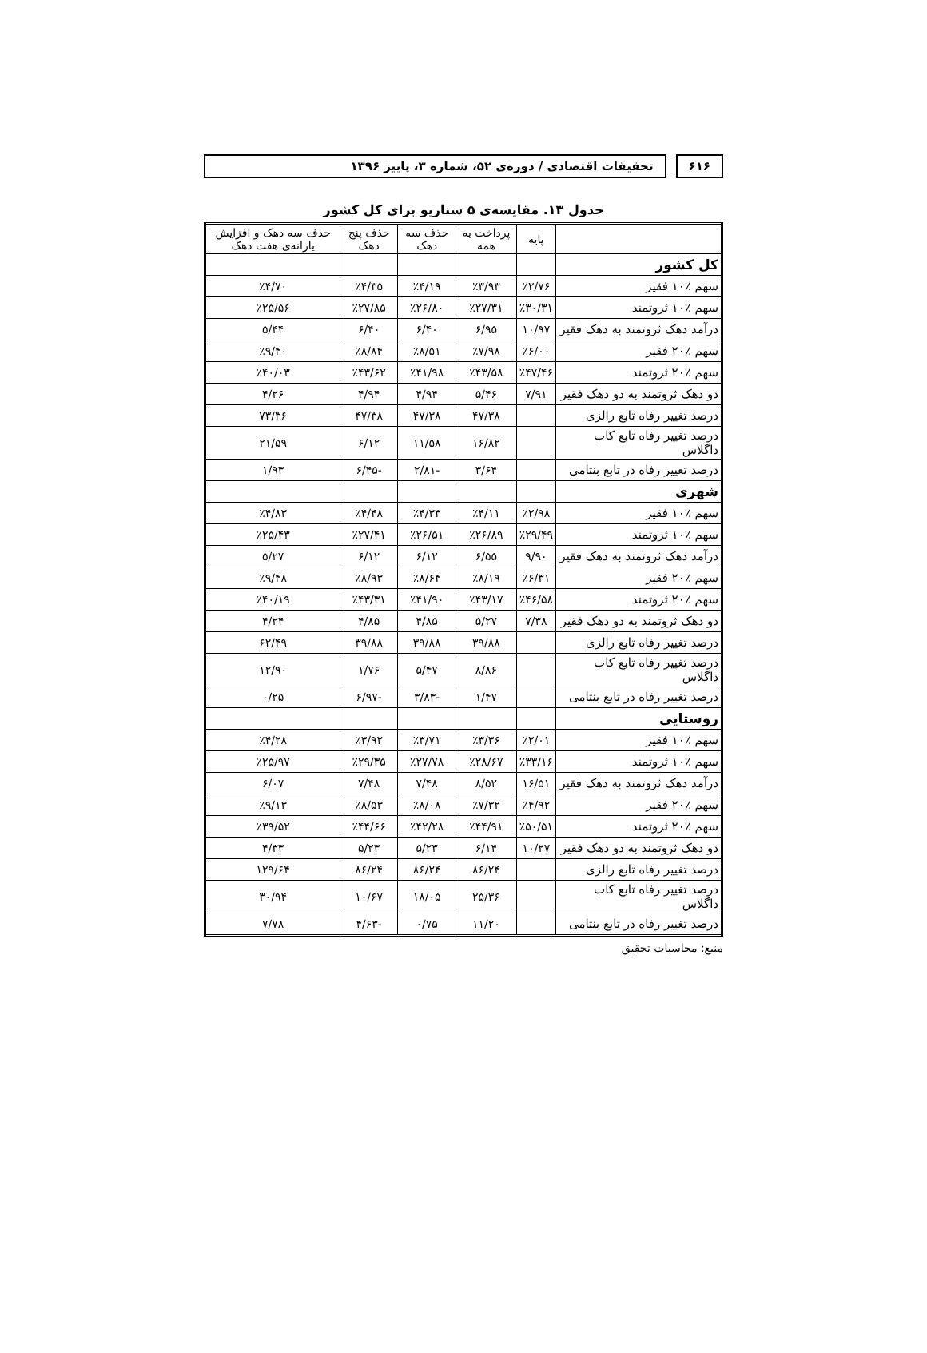۶۱۶ تحقیقات اقتصادی / دوره‌ی ۵۲، شماره ۳، پاییز ۱۳۹۶
جدول ۱۳. مقایسه‌ی ۵ سناریو برای کل کشور
| | پایه | پرداخت به همه | حذف سه دهک | حذف پنج دهک | حذف سه دهک و افزایش یارانه‌ی هفت دهک |
| --- | --- | --- | --- | --- | --- |
| کل کشور | | | | | |
| سهم ٪۱۰ فقیر | ٪۲/۷۶ | ٪۳/۹۳ | ٪۴/۱۹ | ٪۴/۳۵ | ٪۴/۷۰ |
| سهم ٪۱۰ ثروتمند | ٪۳۰/۳۱ | ٪۲۷/۳۱ | ٪۲۶/۸۰ | ٪۲۷/۸۵ | ٪۲۵/۵۶ |
| درآمد دهک ثروتمند به دهک فقیر | ۱۰/۹۷ | ۶/۹۵ | ۶/۴۰ | ۶/۴۰ | ۵/۴۴ |
| سهم ٪۲۰ فقیر | ٪۶/۰۰ | ٪۷/۹۸ | ٪۸/۵۱ | ٪۸/۸۴ | ٪۹/۴۰ |
| سهم ٪۲۰ ثروتمند | ٪۴۷/۴۶ | ٪۴۳/۵۸ | ٪۴۱/۹۸ | ٪۴۳/۶۲ | ٪۴۰/۰۳ |
| دو دهک ثروتمند به دو دهک فقیر | ۷/۹۱ | ۵/۴۶ | ۴/۹۴ | ۴/۹۴ | ۴/۲۶ |
| درصد تغییر رفاه تابع رالزی | | ۴۷/۳۸ | ۴۷/۳۸ | ۴۷/۳۸ | ۷۳/۳۶ |
| درصد تغییر رفاه تابع کاب داگلاس | | ۱۶/۸۲ | ۱۱/۵۸ | ۶/۱۲ | ۲۱/۵۹ |
| درصد تغییر رفاه در تابع بنتامی | | ۳/۶۴ | -۲/۸۱ | -۶/۴۵ | ۱/۹۳ |
| شهری | | | | | |
| سهم ٪۱۰ فقیر | ٪۲/۹۸ | ٪۴/۱۱ | ٪۴/۳۳ | ٪۴/۴۸ | ٪۴/۸۳ |
| سهم ٪۱۰ ثروتمند | ٪۲۹/۴۹ | ٪۲۶/۸۹ | ٪۲۶/۵۱ | ٪۲۷/۴۱ | ٪۲۵/۴۳ |
| درآمد دهک ثروتمند به دهک فقیر | ۹/۹۰ | ۶/۵۵ | ۶/۱۲ | ۶/۱۲ | ۵/۲۷ |
| سهم ٪۲۰ فقیر | ٪۶/۳۱ | ٪۸/۱۹ | ٪۸/۶۴ | ٪۸/۹۳ | ٪۹/۴۸ |
| سهم ٪۲۰ ثروتمند | ٪۴۶/۵۸ | ٪۴۳/۱۷ | ٪۴۱/۹۰ | ٪۴۳/۳۱ | ٪۴۰/۱۹ |
| دو دهک ثروتمند به دو دهک فقیر | ۷/۳۸ | ۵/۲۷ | ۴/۸۵ | ۴/۸۵ | ۴/۲۴ |
| درصد تغییر رفاه تابع رالزی | | ۳۹/۸۸ | ۳۹/۸۸ | ۳۹/۸۸ | ۶۲/۴۹ |
| درصد تغییر رفاه تابع کاب داگلاس | | ۸/۸۶ | ۵/۴۷ | ۱/۷۶ | ۱۲/۹۰ |
| درصد تغییر رفاه در تابع بنتامی | | ۱/۴۷ | -۳/۸۳ | -۶/۹۷ | ۰/۲۵ |
| روستایی | | | | | |
| سهم ٪۱۰ فقیر | ٪۲/۰۱ | ٪۳/۳۶ | ٪۳/۷۱ | ٪۳/۹۲ | ٪۴/۲۸ |
| سهم ٪۱۰ ثروتمند | ٪۳۳/۱۶ | ٪۲۸/۶۷ | ٪۲۷/۷۸ | ٪۲۹/۳۵ | ٪۲۵/۹۷ |
| درآمد دهک ثروتمند به دهک فقیر | ۱۶/۵۱ | ۸/۵۲ | ۷/۴۸ | ۷/۴۸ | ۶/۰۷ |
| سهم ٪۲۰ فقیر | ٪۴/۹۲ | ٪۷/۳۲ | ٪۸/۰۸ | ٪۸/۵۳ | ٪۹/۱۳ |
| سهم ٪۲۰ ثروتمند | ٪۵۰/۵۱ | ٪۴۴/۹۱ | ٪۴۲/۲۸ | ٪۴۴/۶۶ | ٪۳۹/۵۲ |
| دو دهک ثروتمند به دو دهک فقیر | ۱۰/۲۷ | ۶/۱۴ | ۵/۲۳ | ۵/۲۳ | ۴/۳۳ |
| درصد تغییر رفاه تابع رالزی | | ۸۶/۲۴ | ۸۶/۲۴ | ۸۶/۲۴ | ۱۲۹/۶۴ |
| درصد تغییر رفاه تابع کاب داگلاس | | ۲۵/۳۶ | ۱۸/۰۵ | ۱۰/۶۷ | ۳۰/۹۴ |
| درصد تغییر رفاه در تابع بنتامی | | ۱۱/۲۰ | ۰/۷۵ | -۴/۶۳ | ۷/۷۸ |
منبع: محاسبات تحقیق